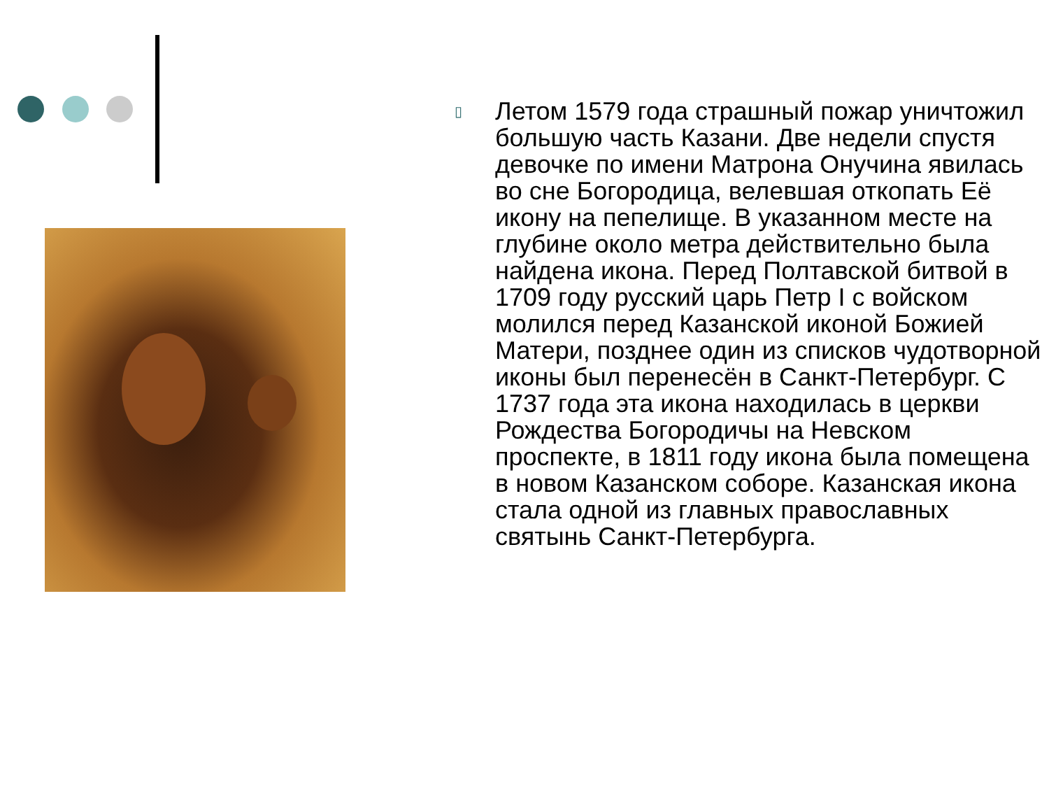▯
Летом 1579 года страшный пожар уничтожил большую часть Казани. Две недели спустя девочке по имени Матрона Онучина явилась во сне Богородица, велевшая откопать Её икону на пепелище. В указанном месте на глубине около метра действительно была найдена икона. Перед Полтавской битвой в 1709 году русский царь Петр I с войском молился перед Казанской иконой Божией Матери, позднее один из списков чудотворной иконы был перенесён в Санкт-Петербург. С 1737 года эта икона находилась в церкви Рождества Богородичы на Невском проспекте, в 1811 году икона была помещена в новом Казанском соборе. Казанская икона стала одной из главных православных святынь Санкт-Петербурга.